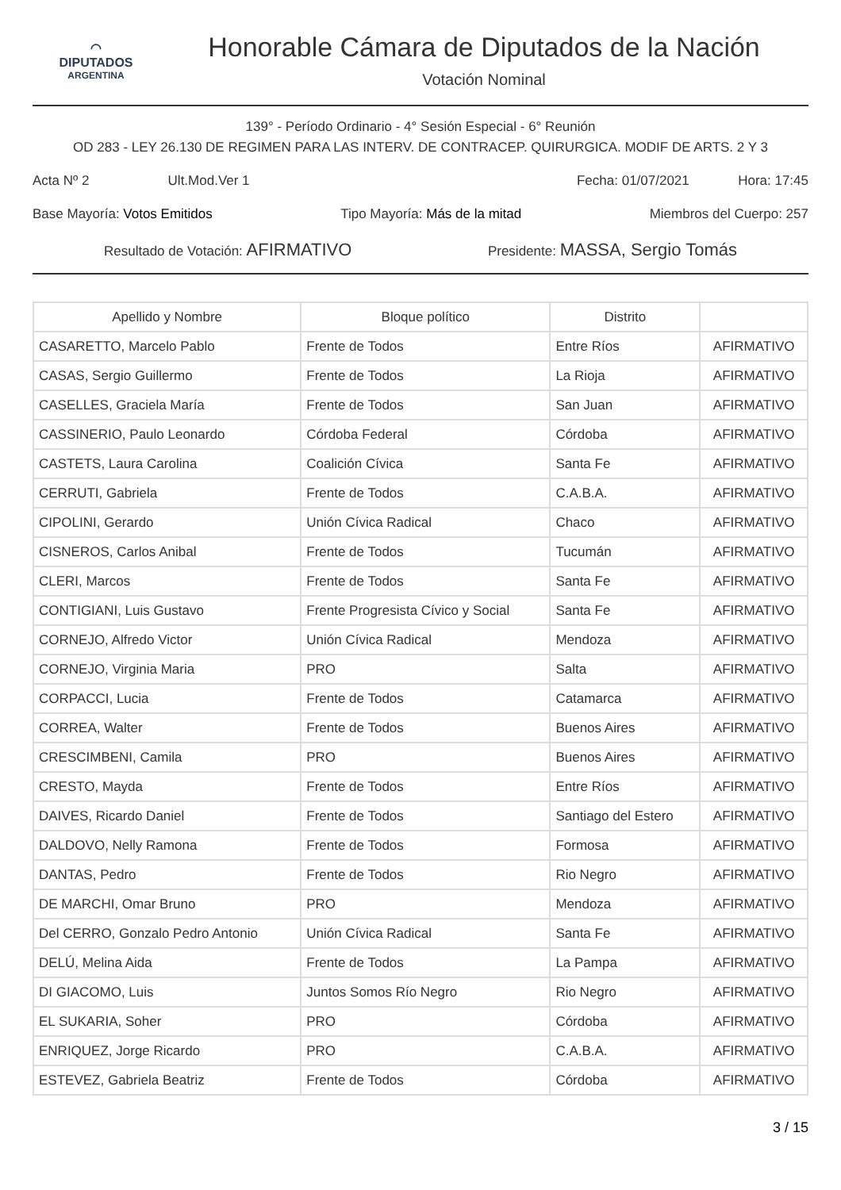◠
DIPUTADOS
ARGENTINA
Honorable Cámara de Diputados de la Nación
Votación Nominal
139° - Período Ordinario - 4° Sesión Especial - 6° Reunión
OD 283 - LEY 26.130 DE REGIMEN PARA LAS INTERV. DE CONTRACEP. QUIRURGICA. MODIF DE ARTS. 2 Y 3
Acta Nº 2 Ult.Mod.Ver 1 Fecha: 01/07/2021 Hora: 17:45
Base Mayoría: Votos Emitidos Tipo Mayoría: Más de la mitad Miembros del Cuerpo: 257
Resultado de Votación: AFIRMATIVO Presidente: MASSA, Sergio Tomás
| Apellido y Nombre | Bloque político | Distrito | |
| --- | --- | --- | --- |
| CASARETTO, Marcelo Pablo | Frente de Todos | Entre Ríos | AFIRMATIVO |
| CASAS, Sergio Guillermo | Frente de Todos | La Rioja | AFIRMATIVO |
| CASELLES, Graciela María | Frente de Todos | San Juan | AFIRMATIVO |
| CASSINERIO, Paulo Leonardo | Córdoba Federal | Córdoba | AFIRMATIVO |
| CASTETS, Laura Carolina | Coalición Cívica | Santa Fe | AFIRMATIVO |
| CERRUTI, Gabriela | Frente de Todos | C.A.B.A. | AFIRMATIVO |
| CIPOLINI, Gerardo | Unión Cívica Radical | Chaco | AFIRMATIVO |
| CISNEROS, Carlos Anibal | Frente de Todos | Tucumán | AFIRMATIVO |
| CLERI, Marcos | Frente de Todos | Santa Fe | AFIRMATIVO |
| CONTIGIANI, Luis Gustavo | Frente Progresista Cívico y Social | Santa Fe | AFIRMATIVO |
| CORNEJO, Alfredo Victor | Unión Cívica Radical | Mendoza | AFIRMATIVO |
| CORNEJO, Virginia Maria | PRO | Salta | AFIRMATIVO |
| CORPACCI, Lucia | Frente de Todos | Catamarca | AFIRMATIVO |
| CORREA, Walter | Frente de Todos | Buenos Aires | AFIRMATIVO |
| CRESCIMBENI, Camila | PRO | Buenos Aires | AFIRMATIVO |
| CRESTO, Mayda | Frente de Todos | Entre Ríos | AFIRMATIVO |
| DAIVES, Ricardo Daniel | Frente de Todos | Santiago del Estero | AFIRMATIVO |
| DALDOVO, Nelly Ramona | Frente de Todos | Formosa | AFIRMATIVO |
| DANTAS, Pedro | Frente de Todos | Rio Negro | AFIRMATIVO |
| DE MARCHI, Omar Bruno | PRO | Mendoza | AFIRMATIVO |
| Del CERRO, Gonzalo Pedro Antonio | Unión Cívica Radical | Santa Fe | AFIRMATIVO |
| DELÚ, Melina Aida | Frente de Todos | La Pampa | AFIRMATIVO |
| DI GIACOMO, Luis | Juntos Somos Río Negro | Rio Negro | AFIRMATIVO |
| EL SUKARIA, Soher | PRO | Córdoba | AFIRMATIVO |
| ENRIQUEZ, Jorge Ricardo | PRO | C.A.B.A. | AFIRMATIVO |
| ESTEVEZ, Gabriela Beatriz | Frente de Todos | Córdoba | AFIRMATIVO |
3 / 15